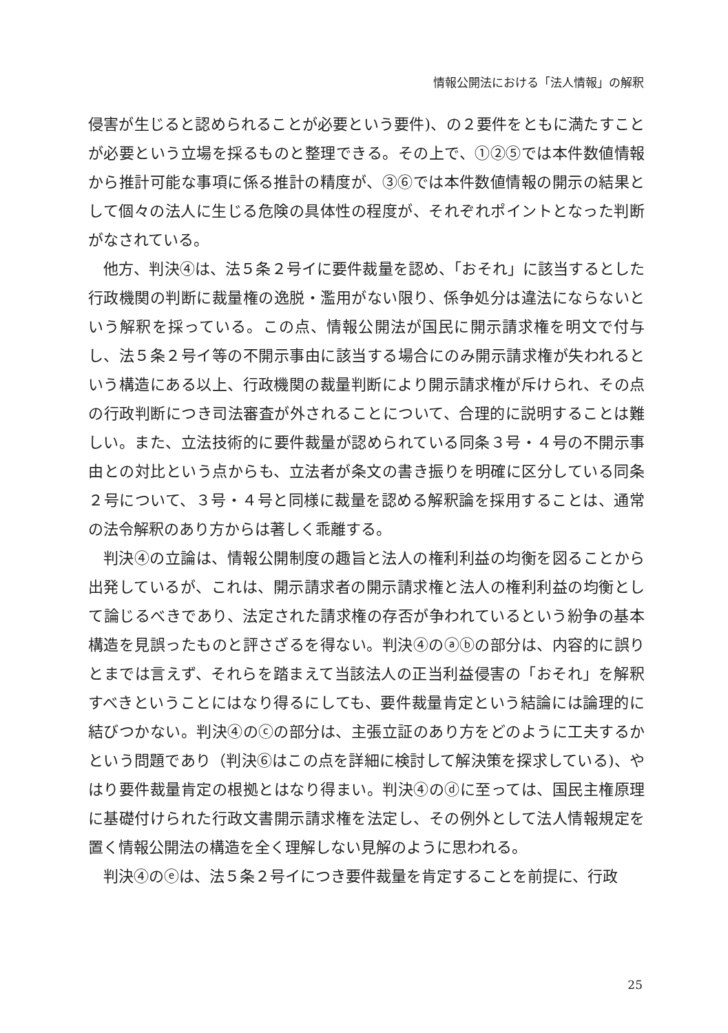情報公開法における「法人情報」の解釈
侵害が生じると認められることが必要という要件)、の２要件をともに満たすことが必要という立場を採るものと整理できる。その上で、①②⑤では本件数値情報から推計可能な事項に係る推計の精度が、③⑥では本件数値情報の開示の結果として個々の法人に生じる危険の具体性の程度が、それぞれポイントとなった判断がなされている。
他方、判決④は、法５条２号イに要件裁量を認め、「おそれ」に該当するとした行政機関の判断に裁量権の逸脱・濫用がない限り、係争処分は違法にならないという解釈を採っている。この点、情報公開法が国民に開示請求権を明文で付与し、法５条２号イ等の不開示事由に該当する場合にのみ開示請求権が失われるという構造にある以上、行政機関の裁量判断により開示請求権が斥けられ、その点の行政判断につき司法審査が外されることについて、合理的に説明することは難しい。また、立法技術的に要件裁量が認められている同条３号・４号の不開示事由との対比という点からも、立法者が条文の書き振りを明確に区分している同条２号について、３号・４号と同様に裁量を認める解釈論を採用することは、通常の法令解釈のあり方からは著しく乖離する。
判決④の立論は、情報公開制度の趣旨と法人の権利利益の均衡を図ることから出発しているが、これは、開示請求者の開示請求権と法人の権利利益の均衡として論じるべきであり、法定された請求権の存否が争われているという紛争の基本構造を見誤ったものと評さざるを得ない。判決④のⓐⓑの部分は、内容的に誤りとまでは言えず、それらを踏まえて当該法人の正当利益侵害の「おそれ」を解釈すべきということにはなり得るにしても、要件裁量肯定という結論には論理的に結びつかない。判決④のⓒの部分は、主張立証のあり方をどのように工夫するかという問題であり（判決⑥はこの点を詳細に検討して解決策を探求している)、やはり要件裁量肯定の根拠とはなり得まい。判決④のⓓに至っては、国民主権原理に基礎付けられた行政文書開示請求権を法定し、その例外として法人情報規定を置く情報公開法の構造を全く理解しない見解のように思われる。
判決④のⓔは、法５条２号イにつき要件裁量を肯定することを前提に、行政
25